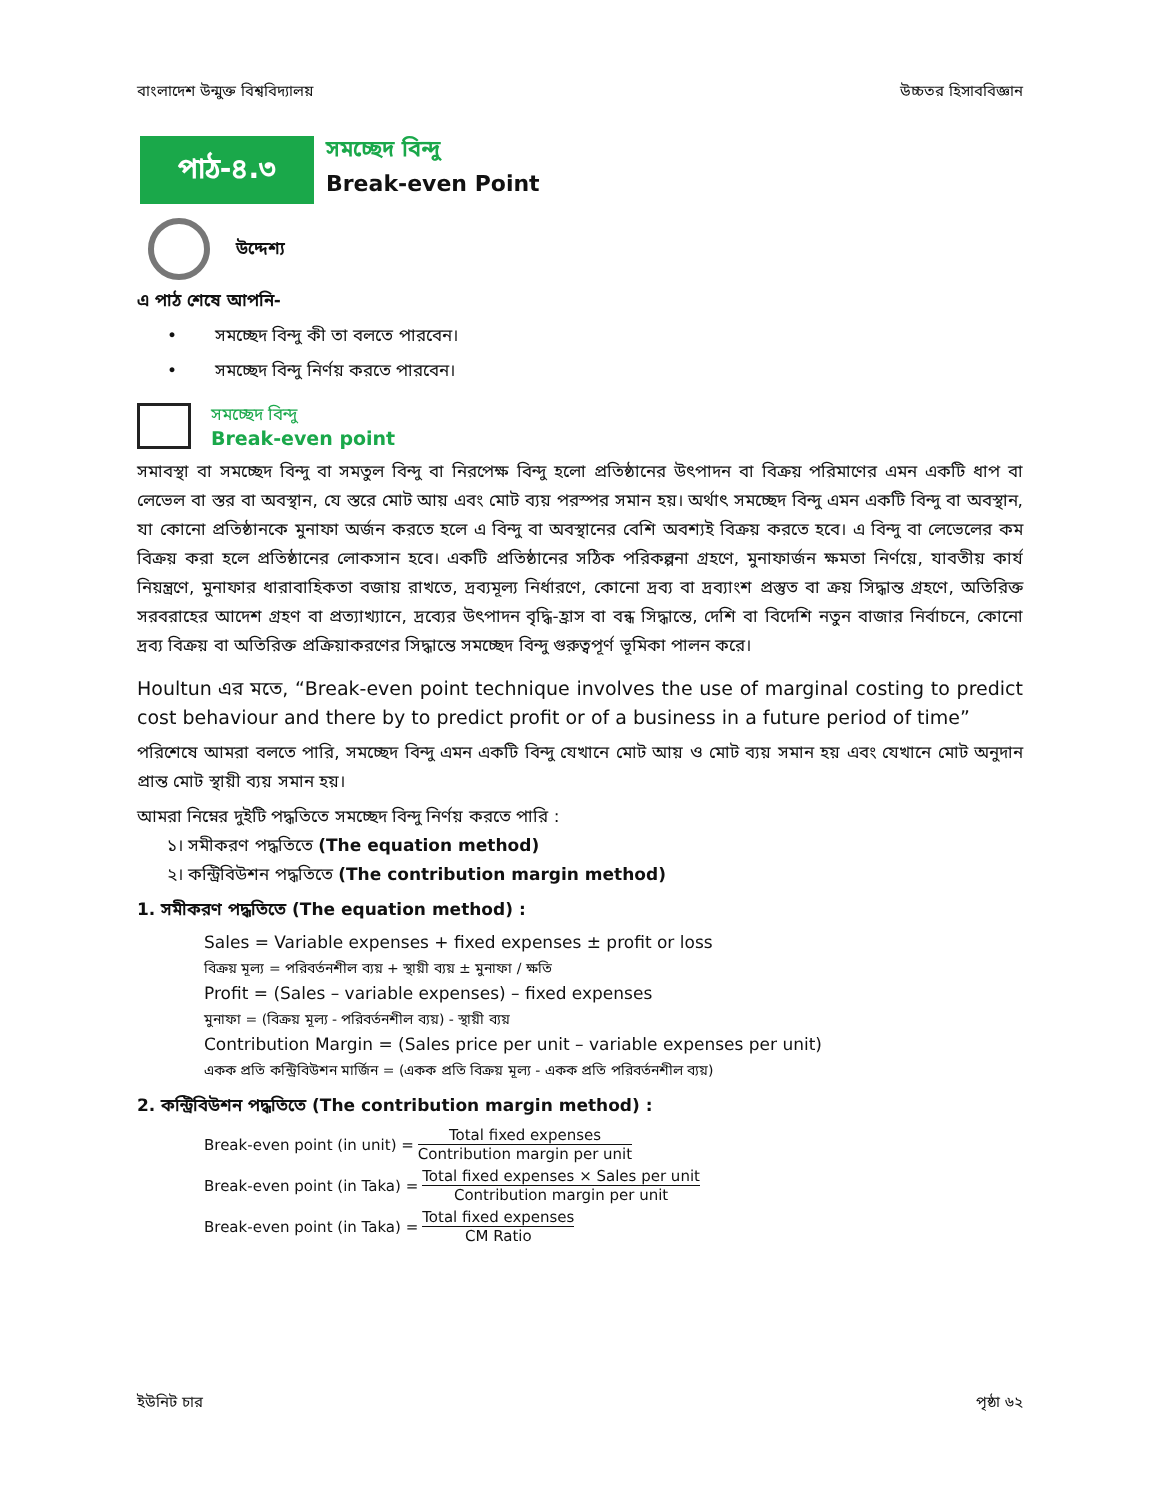বাংলাদেশ উন্মুক্ত বিশ্ববিদ্যালয় উচ্চতর হিসাববিজ্ঞান
পাঠ-৪.৩
সমচ্ছেদ বিন্দু
Break-even Point
উদ্দেশ্য
এ পাঠ শেষে আপনি-
• সমচ্ছেদ বিন্দু কী তা বলতে পারবেন।
• সমচ্ছেদ বিন্দু নির্ণয় করতে পারবেন।
সমচ্ছেদ বিন্দু
Break-even point
সমাবস্থা বা সমচ্ছেদ বিন্দু বা সমতুল বিন্দু বা নিরপেক্ষ বিন্দু হলো প্রতিষ্ঠানের উৎপাদন বা বিক্রয় পরিমাণের এমন একটি ধাপ বা লেভেল বা স্তর বা অবস্থান, যে স্তরে মোট আয় এবং মোট ব্যয় পরস্পর সমান হয়। অর্থাৎ সমচ্ছেদ বিন্দু এমন একটি বিন্দু বা অবস্থান, যা কোনো প্রতিষ্ঠানকে মুনাফা অর্জন করতে হলে এ বিন্দু বা অবস্থানের বেশি অবশ্যই বিক্রয় করতে হবে। এ বিন্দু বা লেভেলের কম বিক্রয় করা হলে প্রতিষ্ঠানের লোকসান হবে। একটি প্রতিষ্ঠানের সঠিক পরিকল্পনা গ্রহণে, মুনাফার্জন ক্ষমতা নির্ণয়ে, যাবতীয় কার্য নিয়ন্ত্রণে, মুনাফার ধারাবাহিকতা বজায় রাখতে, দ্রব্যমূল্য নির্ধারণে, কোনো দ্রব্য বা দ্রব্যাংশ প্রস্তুত বা ক্রয় সিদ্ধান্ত গ্রহণে, অতিরিক্ত সরবরাহের আদেশ গ্রহণ বা প্রত্যাখ্যানে, দ্রব্যের উৎপাদন বৃদ্ধি-হ্রাস বা বন্ধ সিদ্ধান্তে, দেশি বা বিদেশি নতুন বাজার নির্বাচনে, কোনো দ্রব্য বিক্রয় বা অতিরিক্ত প্রক্রিয়াকরণের সিদ্ধান্তে সমচ্ছেদ বিন্দু গুরুত্বপূর্ণ ভূমিকা পালন করে।
Houltun এর মতে, “Break-even point technique involves the use of marginal costing to predict cost behaviour and there by to predict profit or of a business in a future period of time”
পরিশেষে আমরা বলতে পারি, সমচ্ছেদ বিন্দু এমন একটি বিন্দু যেখানে মোট আয় ও মোট ব্যয় সমান হয় এবং যেখানে মোট অনুদান প্রান্ত মোট স্থায়ী ব্যয় সমান হয়।
আমরা নিম্নের দুইটি পদ্ধতিতে সমচ্ছেদ বিন্দু নির্ণয় করতে পারি :
১। সমীকরণ পদ্ধতিতে (The equation method)
২। কন্ট্রিবিউশন পদ্ধতিতে (The contribution margin method)
1. সমীকরণ পদ্ধতিতে (The equation method) :
Sales = Variable expenses + fixed expenses ± profit or loss
বিক্রয় মূল্য = পরিবর্তনশীল ব্যয় + স্থায়ী ব্যয় ± মুনাফা / ক্ষতি
Profit = (Sales – variable expenses) – fixed expenses
মুনাফা = (বিক্রয় মূল্য - পরিবর্তনশীল ব্যয়) - স্থায়ী ব্যয়
Contribution Margin = (Sales price per unit – variable expenses per unit)
একক প্রতি কন্ট্রিবিউশন মার্জিন = (একক প্রতি বিক্রয় মূল্য - একক প্রতি পরিবর্তনশীল ব্যয়)
2. কন্ট্রিবিউশন পদ্ধতিতে (The contribution margin method) :
Break-even point (in unit) =
Total fixed expenses
Contribution margin per unit
Break-even point (in Taka) =
Total fixed expenses × Sales per unit
Contribution margin per unit
Break-even point (in Taka) =
Total fixed expenses
CM Ratio
ইউনিট চার পৃষ্ঠা ৬২